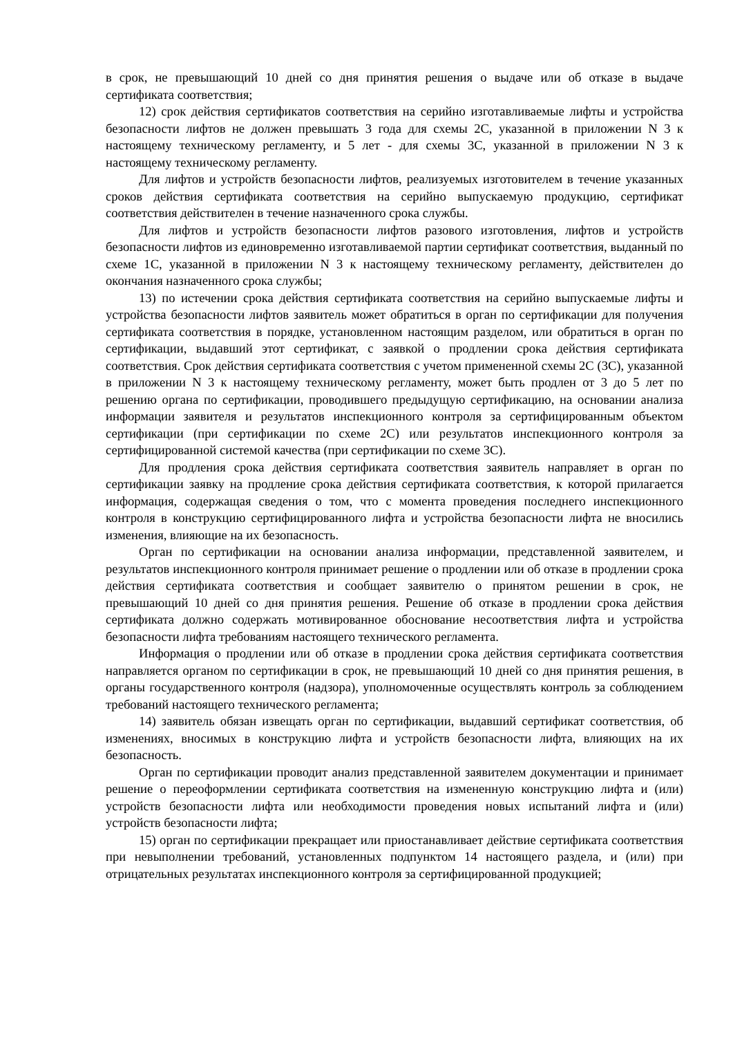в срок, не превышающий 10 дней со дня принятия решения о выдаче или об отказе в выдаче сертификата соответствия;
12) срок действия сертификатов соответствия на серийно изготавливаемые лифты и устройства безопасности лифтов не должен превышать 3 года для схемы 2С, указанной в приложении N 3 к настоящему техническому регламенту, и 5 лет - для схемы 3С, указанной в приложении N 3 к настоящему техническому регламенту.
Для лифтов и устройств безопасности лифтов, реализуемых изготовителем в течение указанных сроков действия сертификата соответствия на серийно выпускаемую продукцию, сертификат соответствия действителен в течение назначенного срока службы.
Для лифтов и устройств безопасности лифтов разового изготовления, лифтов и устройств безопасности лифтов из единовременно изготавливаемой партии сертификат соответствия, выданный по схеме 1С, указанной в приложении N 3 к настоящему техническому регламенту, действителен до окончания назначенного срока службы;
13) по истечении срока действия сертификата соответствия на серийно выпускаемые лифты и устройства безопасности лифтов заявитель может обратиться в орган по сертификации для получения сертификата соответствия в порядке, установленном настоящим разделом, или обратиться в орган по сертификации, выдавший этот сертификат, с заявкой о продлении срока действия сертификата соответствия. Срок действия сертификата соответствия с учетом примененной схемы 2С (3С), указанной в приложении N 3 к настоящему техническому регламенту, может быть продлен от 3 до 5 лет по решению органа по сертификации, проводившего предыдущую сертификацию, на основании анализа информации заявителя и результатов инспекционного контроля за сертифицированным объектом сертификации (при сертификации по схеме 2С) или результатов инспекционного контроля за сертифицированной системой качества (при сертификации по схеме 3С).
Для продления срока действия сертификата соответствия заявитель направляет в орган по сертификации заявку на продление срока действия сертификата соответствия, к которой прилагается информация, содержащая сведения о том, что с момента проведения последнего инспекционного контроля в конструкцию сертифицированного лифта и устройства безопасности лифта не вносились изменения, влияющие на их безопасность.
Орган по сертификации на основании анализа информации, представленной заявителем, и результатов инспекционного контроля принимает решение о продлении или об отказе в продлении срока действия сертификата соответствия и сообщает заявителю о принятом решении в срок, не превышающий 10 дней со дня принятия решения. Решение об отказе в продлении срока действия сертификата должно содержать мотивированное обоснование несоответствия лифта и устройства безопасности лифта требованиям настоящего технического регламента.
Информация о продлении или об отказе в продлении срока действия сертификата соответствия направляется органом по сертификации в срок, не превышающий 10 дней со дня принятия решения, в органы государственного контроля (надзора), уполномоченные осуществлять контроль за соблюдением требований настоящего технического регламента;
14) заявитель обязан извещать орган по сертификации, выдавший сертификат соответствия, об изменениях, вносимых в конструкцию лифта и устройств безопасности лифта, влияющих на их безопасность.
Орган по сертификации проводит анализ представленной заявителем документации и принимает решение о переоформлении сертификата соответствия на измененную конструкцию лифта и (или) устройств безопасности лифта или необходимости проведения новых испытаний лифта и (или) устройств безопасности лифта;
15) орган по сертификации прекращает или приостанавливает действие сертификата соответствия при невыполнении требований, установленных подпунктом 14 настоящего раздела, и (или) при отрицательных результатах инспекционного контроля за сертифицированной продукцией;